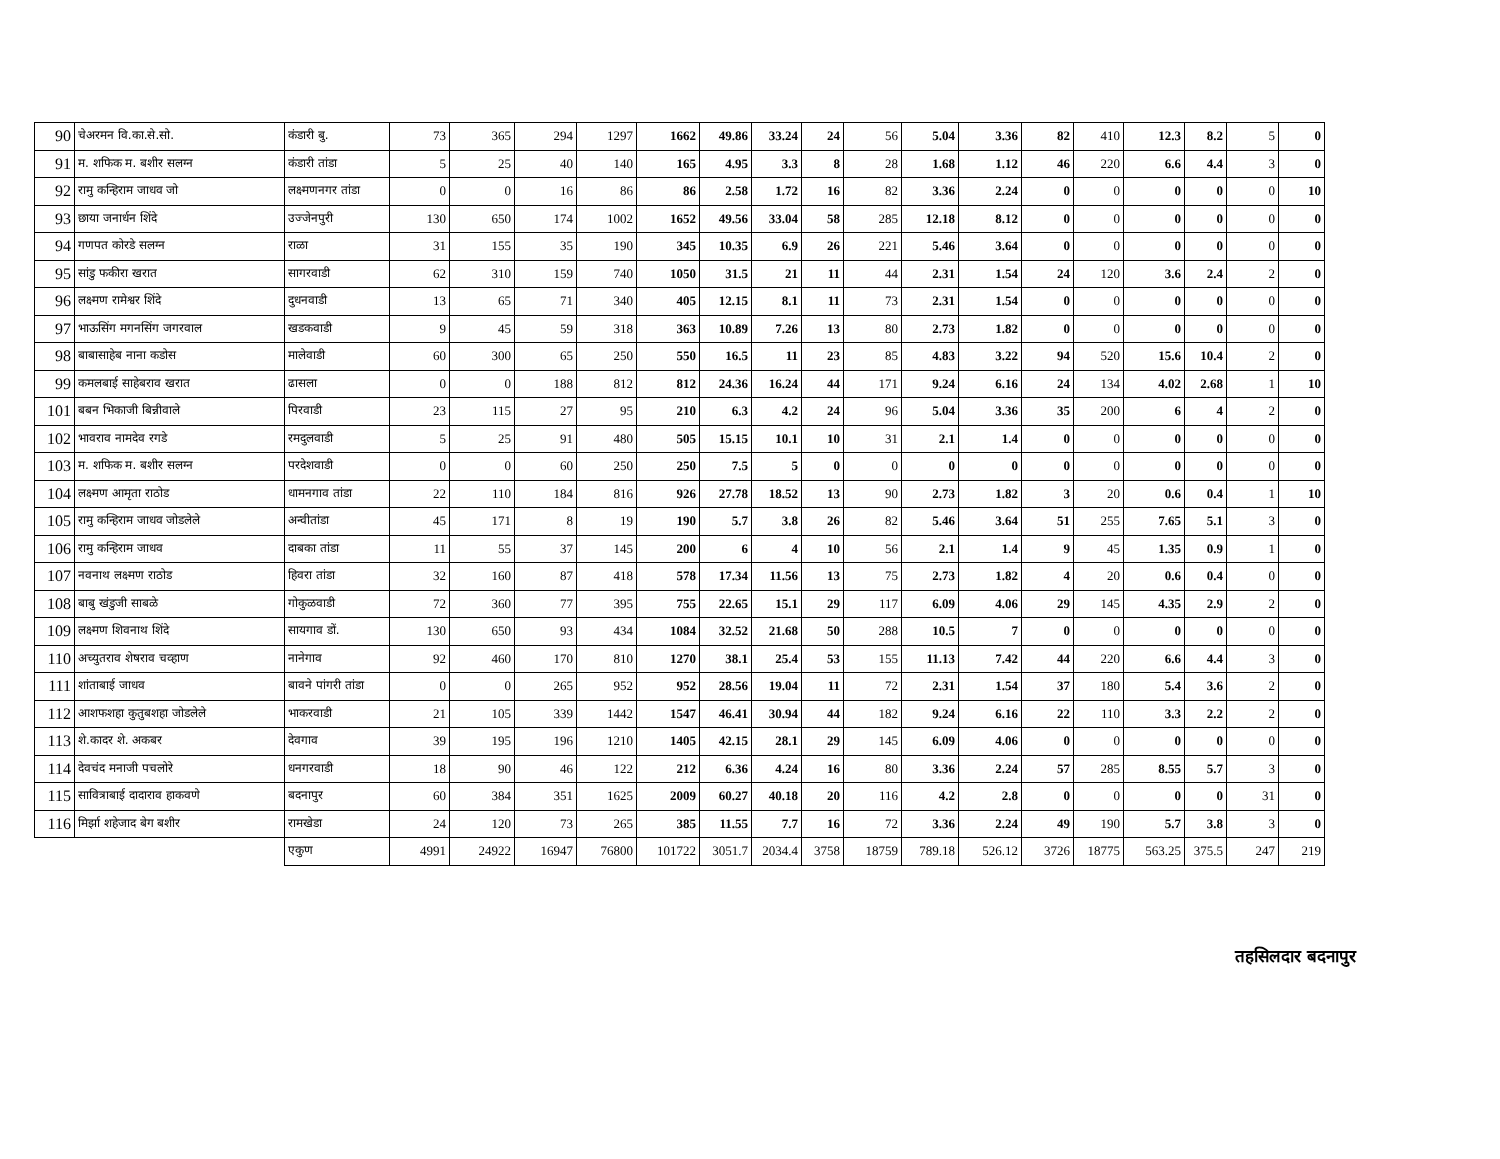| 90 | चेअरमन वि.का.से.सो. | कंडारी बु. | 73 | 365 | 294 | 1297 | 1662 | 49.86 | 33.24 | 24 | 56 | 5.04 | 3.36 | 82 | 410 | 12.3 | 8.2 | 5 | 0 |
| 91 | म. शफिक म. बशीर सलग्न | कंडारी तांडा | 5 | 25 | 40 | 140 | 165 | 4.95 | 3.3 | 8 | 28 | 1.68 | 1.12 | 46 | 220 | 6.6 | 4.4 | 3 | 0 |
| 92 | रामु कन्हिराम जाधव जो | लक्ष्मणनगर तांडा | 0 | 0 | 16 | 86 | 86 | 2.58 | 1.72 | 16 | 82 | 3.36 | 2.24 | 0 | 0 | 0 | 0 | 0 | 10 |
| 93 | छाया जनार्धन शिंदे | उज्जेनपुरी | 130 | 650 | 174 | 1002 | 1652 | 49.56 | 33.04 | 58 | 285 | 12.18 | 8.12 | 0 | 0 | 0 | 0 | 0 | 0 |
| 94 | गणपत कोरडे सलग्न | राळा | 31 | 155 | 35 | 190 | 345 | 10.35 | 6.9 | 26 | 221 | 5.46 | 3.64 | 0 | 0 | 0 | 0 | 0 | 0 |
| 95 | सांडु फकीरा खरात | सागरवाडी | 62 | 310 | 159 | 740 | 1050 | 31.5 | 21 | 11 | 44 | 2.31 | 1.54 | 24 | 120 | 3.6 | 2.4 | 2 | 0 |
| 96 | लक्ष्मण रामेश्वर शिंदे | दुधनवाडी | 13 | 65 | 71 | 340 | 405 | 12.15 | 8.1 | 11 | 73 | 2.31 | 1.54 | 0 | 0 | 0 | 0 | 0 | 0 |
| 97 | भाऊसिंग मगनसिंग जगरवाल | खडकवाडी | 9 | 45 | 59 | 318 | 363 | 10.89 | 7.26 | 13 | 80 | 2.73 | 1.82 | 0 | 0 | 0 | 0 | 0 | 0 |
| 98 | बाबासाहेब नाना कडोस | मालेवाडी | 60 | 300 | 65 | 250 | 550 | 16.5 | 11 | 23 | 85 | 4.83 | 3.22 | 94 | 520 | 15.6 | 10.4 | 2 | 0 |
| 99 | कमलबाई साहेबराव खरात | ढासला | 0 | 0 | 188 | 812 | 812 | 24.36 | 16.24 | 44 | 171 | 9.24 | 6.16 | 24 | 134 | 4.02 | 2.68 | 1 | 10 |
| 101 | बबन भिकाजी बिन्नीवाले | पिरवाडी | 23 | 115 | 27 | 95 | 210 | 6.3 | 4.2 | 24 | 96 | 5.04 | 3.36 | 35 | 200 | 6 | 4 | 2 | 0 |
| 102 | भावराव नामदेव रगडे | रमदुलवाडी | 5 | 25 | 91 | 480 | 505 | 15.15 | 10.1 | 10 | 31 | 2.1 | 1.4 | 0 | 0 | 0 | 0 | 0 | 0 |
| 103 | म. शफिक म. बशीर सलग्न | परदेशवाडी | 0 | 0 | 60 | 250 | 250 | 7.5 | 5 | 0 | 0 | 0 | 0 | 0 | 0 | 0 | 0 | 0 | 0 |
| 104 | लक्ष्मण आमृता राठोड | धामनगाव तांडा | 22 | 110 | 184 | 816 | 926 | 27.78 | 18.52 | 13 | 90 | 2.73 | 1.82 | 3 | 20 | 0.6 | 0.4 | 1 | 10 |
| 105 | रामु कन्हिराम जाधव जोडलेले | अन्वीतांडा | 45 | 171 | 8 | 19 | 190 | 5.7 | 3.8 | 26 | 82 | 5.46 | 3.64 | 51 | 255 | 7.65 | 5.1 | 3 | 0 |
| 106 | रामु कन्हिराम जाधव | दाबका तांडा | 11 | 55 | 37 | 145 | 200 | 6 | 4 | 10 | 56 | 2.1 | 1.4 | 9 | 45 | 1.35 | 0.9 | 1 | 0 |
| 107 | नवनाथ लक्ष्मण राठोड | हिवरा तांडा | 32 | 160 | 87 | 418 | 578 | 17.34 | 11.56 | 13 | 75 | 2.73 | 1.82 | 4 | 20 | 0.6 | 0.4 | 0 | 0 |
| 108 | बाबु खंडुजी साबळे | गोकुळवाडी | 72 | 360 | 77 | 395 | 755 | 22.65 | 15.1 | 29 | 117 | 6.09 | 4.06 | 29 | 145 | 4.35 | 2.9 | 2 | 0 |
| 109 | लक्ष्मण शिवनाथ शिंदे | सायगाव डों. | 130 | 650 | 93 | 434 | 1084 | 32.52 | 21.68 | 50 | 288 | 10.5 | 7 | 0 | 0 | 0 | 0 | 0 | 0 |
| 110 | अच्युतराव शेषराव चव्हाण | नानेगाव | 92 | 460 | 170 | 810 | 1270 | 38.1 | 25.4 | 53 | 155 | 11.13 | 7.42 | 44 | 220 | 6.6 | 4.4 | 3 | 0 |
| 111 | शांताबाई जाधव | बावने पांगरी तांडा | 0 | 0 | 265 | 952 | 952 | 28.56 | 19.04 | 11 | 72 | 2.31 | 1.54 | 37 | 180 | 5.4 | 3.6 | 2 | 0 |
| 112 | आशफशहा कुतुबशहा जोडलेले | भाकरवाडी | 21 | 105 | 339 | 1442 | 1547 | 46.41 | 30.94 | 44 | 182 | 9.24 | 6.16 | 22 | 110 | 3.3 | 2.2 | 2 | 0 |
| 113 | शे.कादर शे. अकबर | देवगाव | 39 | 195 | 196 | 1210 | 1405 | 42.15 | 28.1 | 29 | 145 | 6.09 | 4.06 | 0 | 0 | 0 | 0 | 0 | 0 |
| 114 | देवचंद मनाजी पचलोरे | धनगरवाडी | 18 | 90 | 46 | 122 | 212 | 6.36 | 4.24 | 16 | 80 | 3.36 | 2.24 | 57 | 285 | 8.55 | 5.7 | 3 | 0 |
| 115 | सावित्राबाई दादाराव हाकवणे | बदनापुर | 60 | 384 | 351 | 1625 | 2009 | 60.27 | 40.18 | 20 | 116 | 4.2 | 2.8 | 0 | 0 | 0 | 0 | 31 | 0 |
| 116 | मिर्झा शहेजाद बेग बशीर | रामखेडा | 24 | 120 | 73 | 265 | 385 | 11.55 | 7.7 | 16 | 72 | 3.36 | 2.24 | 49 | 190 | 5.7 | 3.8 | 3 | 0 |
| | | एकुण | 4991 | 24922 | 16947 | 76800 | 101722 | 3051.7 | 2034.4 | 3758 | 18759 | 789.18 | 526.12 | 3726 | 18775 | 563.25 | 375.5 | 247 | 219 |
तहसिलदार बदनापुर